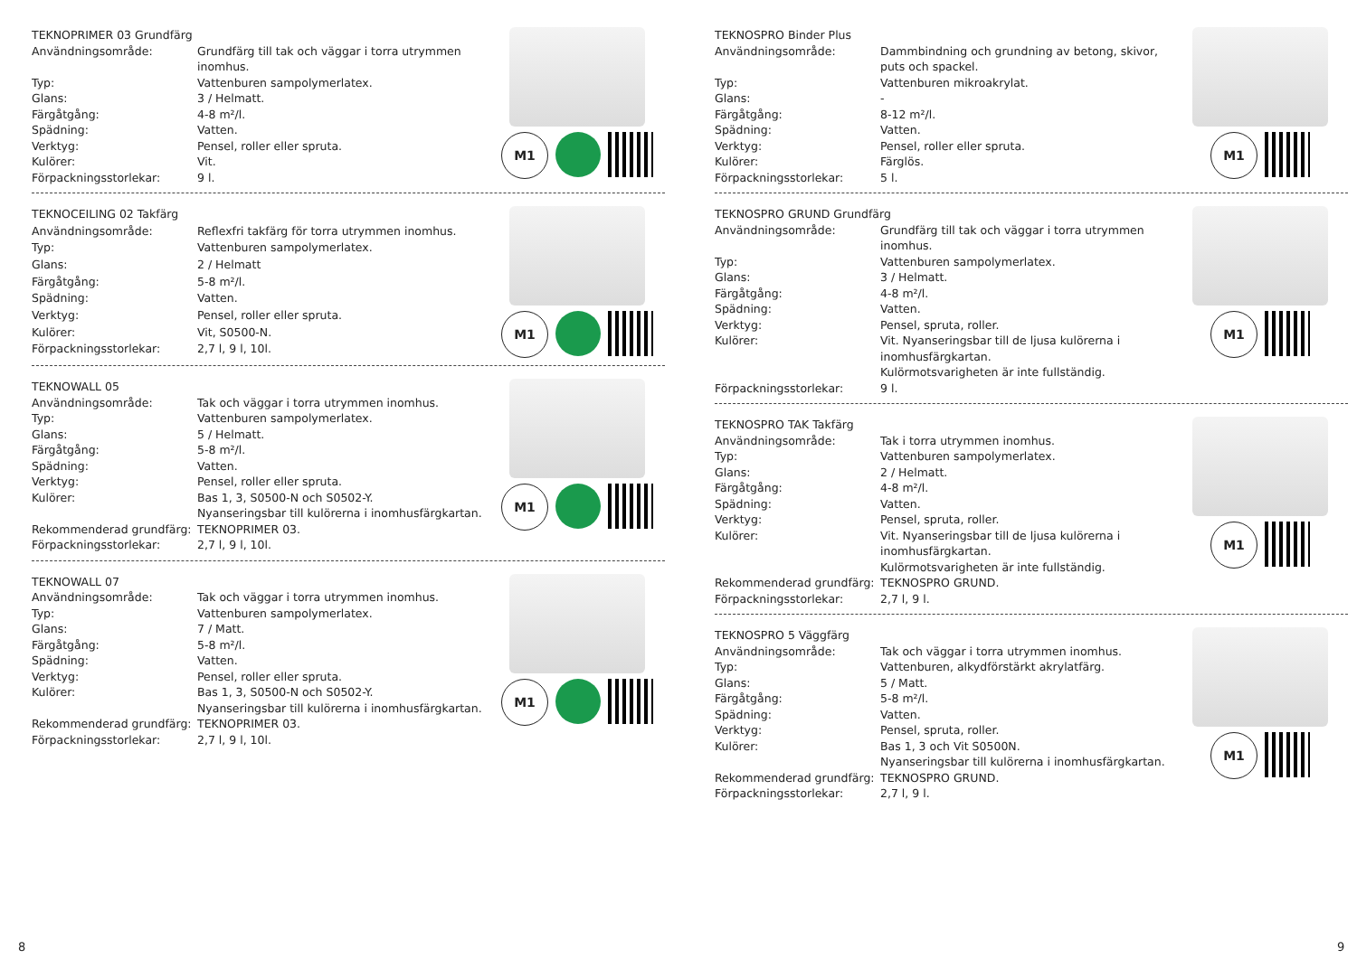| TEKNOPRIMER 03 Grundfärg | |
| Användningsområde: | Grundfärg till tak och väggar i torra utrymmen inomhus. |
| Typ: | Vattenburen sampolymerlatex. |
| Glans: | 3 / Helmatt. |
| Färgåtgång: | 4-8 m²/l. |
| Spädning: | Vatten. |
| Verktyg: | Pensel, roller eller spruta. |
| Kulörer: | Vit. |
| Förpackningsstorlekar: | 9 l. |
M1
| TEKNOCEILING 02 Takfärg | |
| Användningsområde: | Reflexfri takfärg för torra utrymmen inomhus. |
| Typ: | Vattenburen sampolymerlatex. |
| Glans: | 2 / Helmatt |
| Färgåtgång: | 5-8 m²/l. |
| Spädning: | Vatten. |
| Verktyg: | Pensel, roller eller spruta. |
| Kulörer: | Vit, S0500-N. |
| Förpackningsstorlekar: | 2,7 l, 9 l, 10l. |
M1
| TEKNOWALL 05 | |
| Användningsområde: | Tak och väggar i torra utrymmen inomhus. |
| Typ: | Vattenburen sampolymerlatex. |
| Glans: | 5 / Helmatt. |
| Färgåtgång: | 5-8 m²/l. |
| Spädning: | Vatten. |
| Verktyg: | Pensel, roller eller spruta. |
| Kulörer: | Bas 1, 3, S0500-N och S0502-Y. Nyanseringsbar till kulörerna i inomhusfärgkartan. |
| Rekommenderad grundfärg: | TEKNOPRIMER 03. |
| Förpackningsstorlekar: | 2,7 l, 9 l, 10l. |
M1
| TEKNOWALL 07 | |
| Användningsområde: | Tak och väggar i torra utrymmen inomhus. |
| Typ: | Vattenburen sampolymerlatex. |
| Glans: | 7 / Matt. |
| Färgåtgång: | 5-8 m²/l. |
| Spädning: | Vatten. |
| Verktyg: | Pensel, roller eller spruta. |
| Kulörer: | Bas 1, 3, S0500-N och S0502-Y. Nyanseringsbar till kulörerna i inomhusfärgkartan. |
| Rekommenderad grundfärg: | TEKNOPRIMER 03. |
| Förpackningsstorlekar: | 2,7 l, 9 l, 10l. |
M1
| TEKNOSPRO Binder Plus | |
| Användningsområde: | Dammbindning och grundning av betong, skivor, puts och spackel. |
| Typ: | Vattenburen mikroakrylat. |
| Glans: | - |
| Färgåtgång: | 8-12 m²/l. |
| Spädning: | Vatten. |
| Verktyg: | Pensel, roller eller spruta. |
| Kulörer: | Färglös. |
| Förpackningsstorlekar: | 5 l. |
M1
| TEKNOSPRO GRUND Grundfärg | |
| Användningsområde: | Grundfärg till tak och väggar i torra utrymmen inomhus. |
| Typ: | Vattenburen sampolymerlatex. |
| Glans: | 3 / Helmatt. |
| Färgåtgång: | 4-8 m²/l. |
| Spädning: | Vatten. |
| Verktyg: | Pensel, spruta, roller. |
| Kulörer: | Vit. Nyanseringsbar till de ljusa kulörerna i inomhusfärgkartan. Kulörmotsvarigheten är inte fullständig. |
| Förpackningsstorlekar: | 9 l. |
M1
| TEKNOSPRO TAK Takfärg | |
| Användningsområde: | Tak i torra utrymmen inomhus. |
| Typ: | Vattenburen sampolymerlatex. |
| Glans: | 2 / Helmatt. |
| Färgåtgång: | 4-8 m²/l. |
| Spädning: | Vatten. |
| Verktyg: | Pensel, spruta, roller. |
| Kulörer: | Vit. Nyanseringsbar till de ljusa kulörerna i inomhusfärgkartan. Kulörmotsvarigheten är inte fullständig. |
| Rekommenderad grundfärg: | TEKNOSPRO GRUND. |
| Förpackningsstorlekar: | 2,7 l, 9 l. |
M1
| TEKNOSPRO 5 Väggfärg | |
| Användningsområde: | Tak och väggar i torra utrymmen inomhus. |
| Typ: | Vattenburen, alkydförstärkt akrylatfärg. |
| Glans: | 5 / Matt. |
| Färgåtgång: | 5-8 m²/l. |
| Spädning: | Vatten. |
| Verktyg: | Pensel, spruta, roller. |
| Kulörer: | Bas 1, 3 och Vit S0500N. Nyanseringsbar till kulörerna i inomhusfärgkartan. |
| Rekommenderad grundfärg: | TEKNOSPRO GRUND. |
| Förpackningsstorlekar: | 2,7 l, 9 l. |
M1
8 9